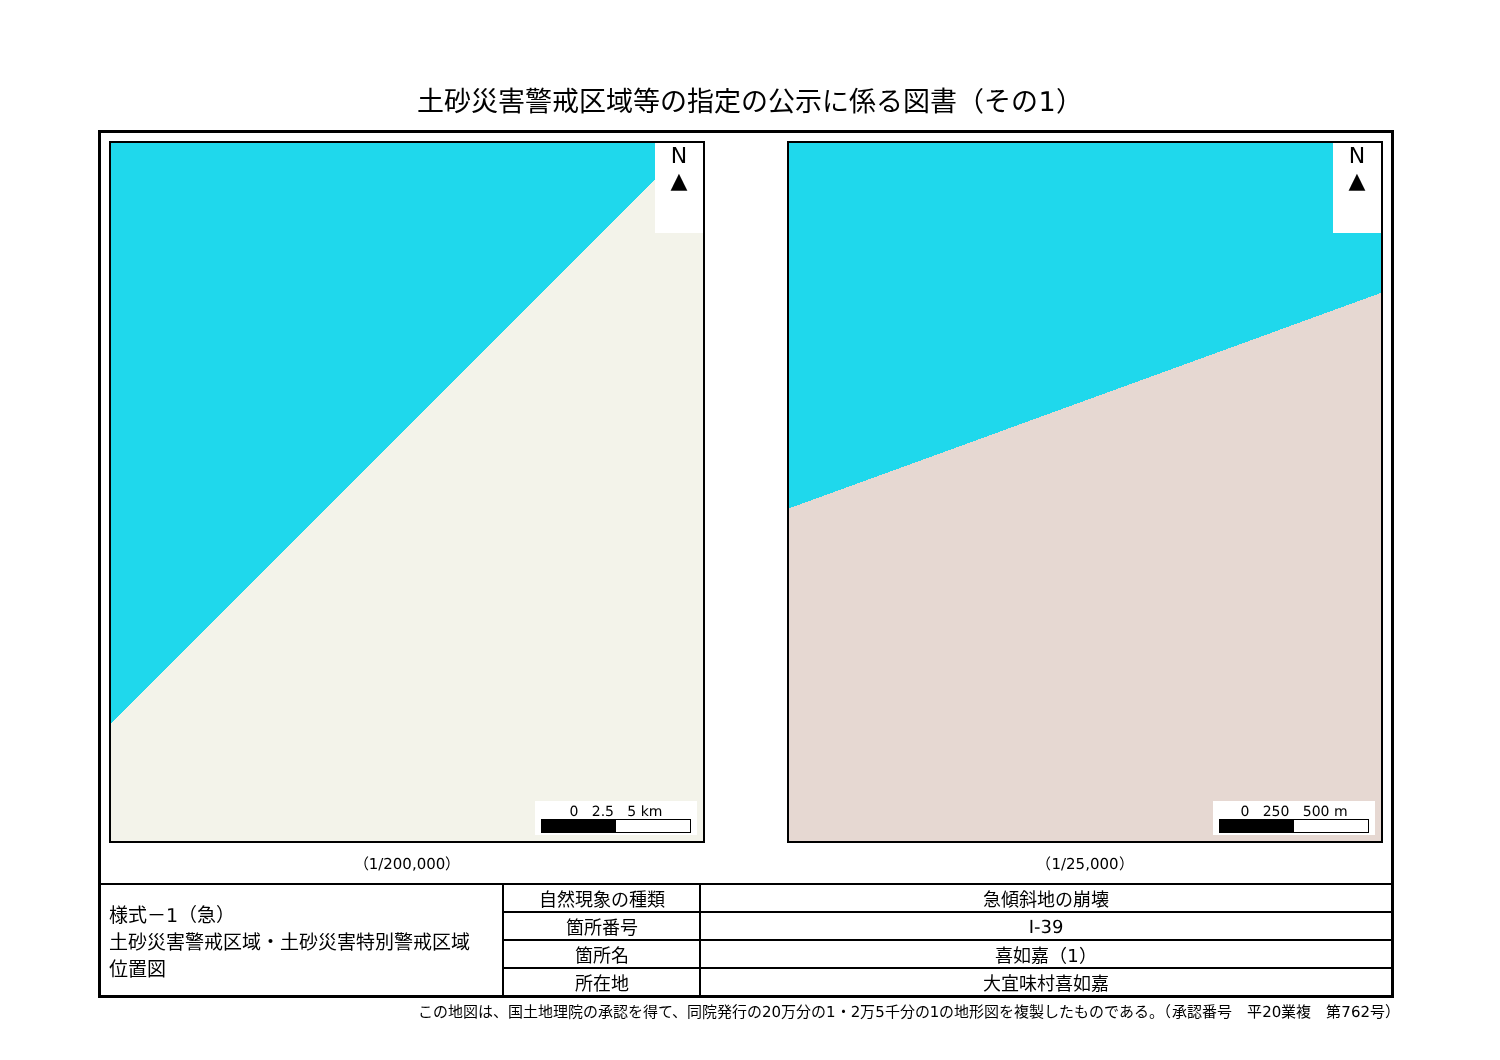土砂災害警戒区域等の指定の公示に係る図書（その1）
N
▲
0 2.5 5 km
（1/200,000）
N
▲
0 250 500 m
（1/25,000）
| 様式－1（急） 土砂災害警戒区域・土砂災害特別警戒区域 位置図 | 自然現象の種類 | 急傾斜地の崩壊 |
| | 箇所番号 | Ⅰ-39 |
| | 箇所名 | 喜如嘉（1） |
| | 所在地 | 大宜味村喜如嘉 |
この地図は、国土地理院の承認を得て、同院発行の20万分の1・2万5千分の1の地形図を複製したものである。（承認番号　平20業複　第762号）